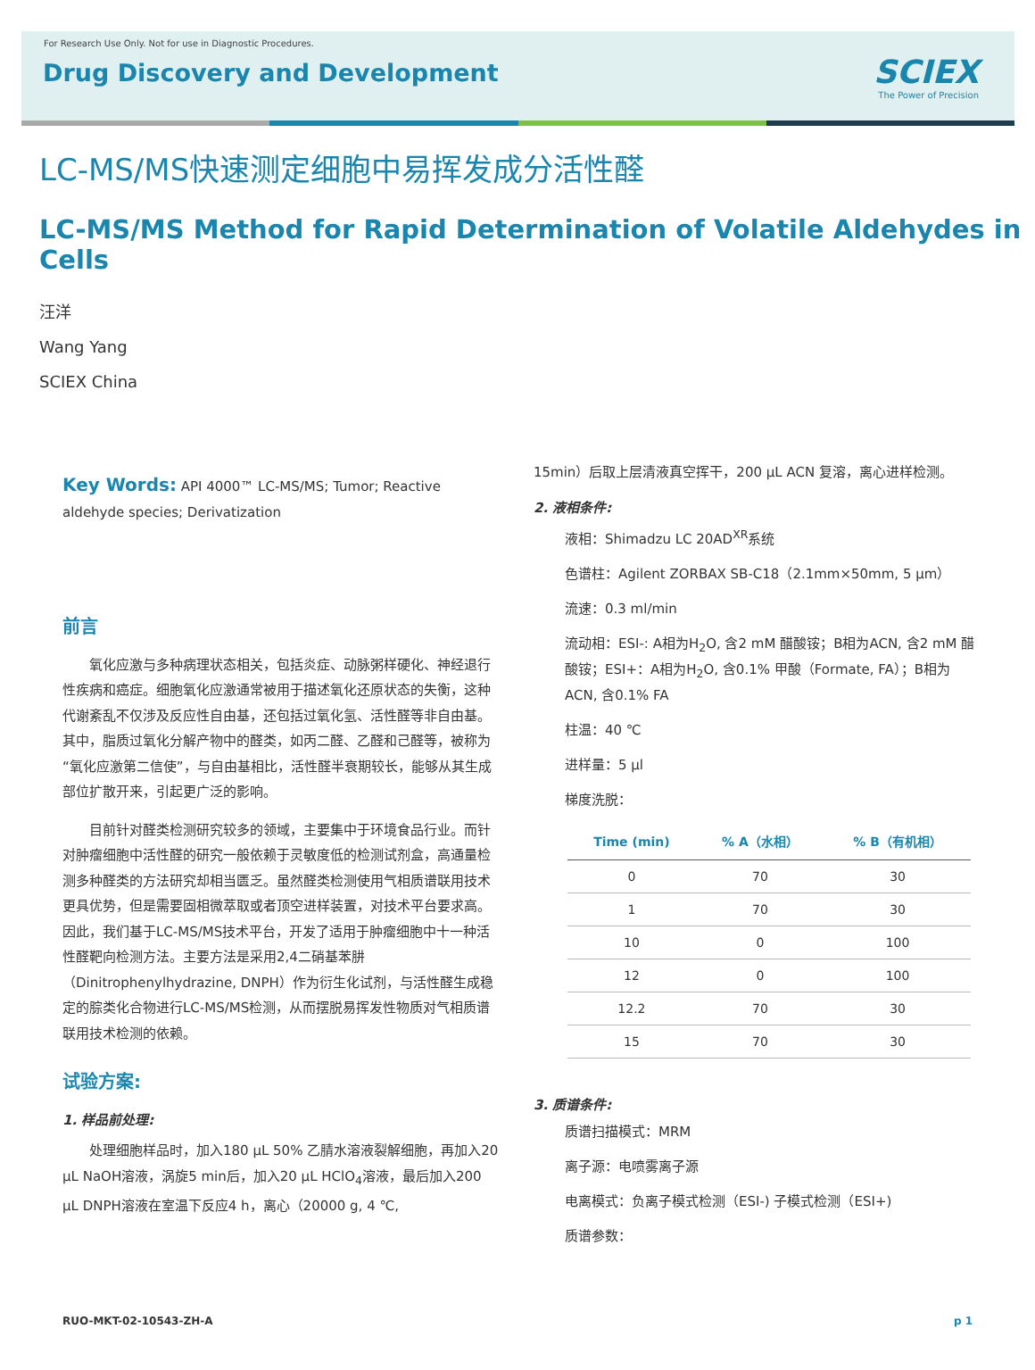For Research Use Only. Not for use in Diagnostic Procedures.
Drug Discovery and Development
SCIEX
The Power of Precision
LC-MS/MS快速测定细胞中易挥发成分活性醛
LC-MS/MS Method for Rapid Determination of Volatile Aldehydes in Cells
汪洋
Wang Yang
SCIEX China
Key Words: API 4000™ LC-MS/MS; Tumor; Reactive aldehyde species; Derivatization
前言
氧化应激与多种病理状态相关，包括炎症、动脉粥样硬化、神经退行性疾病和癌症。细胞氧化应激通常被用于描述氧化还原状态的失衡，这种代谢紊乱不仅涉及反应性自由基，还包括过氧化氢、活性醛等非自由基。其中，脂质过氧化分解产物中的醛类，如丙二醛、乙醛和己醛等，被称为“氧化应激第二信使”，与自由基相比，活性醛半衰期较长，能够从其生成部位扩散开来，引起更广泛的影响。
目前针对醛类检测研究较多的领域，主要集中于环境食品行业。而针对肿瘤细胞中活性醛的研究一般依赖于灵敏度低的检测试剂盒，高通量检测多种醛类的方法研究却相当匮乏。虽然醛类检测使用气相质谱联用技术更具优势，但是需要固相微萃取或者顶空进样装置，对技术平台要求高。因此，我们基于LC-MS/MS技术平台，开发了适用于肿瘤细胞中十一种活性醛靶向检测方法。主要方法是采用2,4二硝基苯肼（Dinitrophenylhydrazine, DNPH）作为衍生化试剂，与活性醛生成稳定的腙类化合物进行LC-MS/MS检测，从而摆脱易挥发性物质对气相质谱联用技术检测的依赖。
试验方案:
1. 样品前处理:
处理细胞样品时，加入180 μL 50% 乙腈水溶液裂解细胞，再加入20 μL NaOH溶液，涡旋5 min后，加入20 μL HClO<sub>4</sub>溶液，最后加入200 μL DNPH溶液在室温下反应4 h，离心（20000 g, 4 ℃,
15min）后取上层清液真空挥干，200 μL ACN 复溶，离心进样检测。
2. 液相条件:
液相：Shimadzu LC 20AD<sup>XR</sup>系统
色谱柱：Agilent ZORBAX SB-C18（2.1mm×50mm, 5 μm）
流速：0.3 ml/min
流动相：ESI-: A相为H<sub>2</sub>O, 含2 mM 醋酸铵；B相为ACN, 含2 mM 醋酸铵；ESI+：A相为H<sub>2</sub>O, 含0.1% 甲酸（Formate, FA）；B相为ACN, 含0.1% FA
柱温：40 ℃
进样量：5 μl
梯度洗脱：
| Time (min) | % A（水相） | % B（有机相） |
| --- | --- | --- |
| 0 | 70 | 30 |
| 1 | 70 | 30 |
| 10 | 0 | 100 |
| 12 | 0 | 100 |
| 12.2 | 70 | 30 |
| 15 | 70 | 30 |
3. 质谱条件:
质谱扫描模式：MRM
离子源：电喷雾离子源
电离模式：负离子模式检测（ESI-) 子模式检测（ESI+)
质谱参数：
RUO-MKT-02-10543-ZH-A p 1